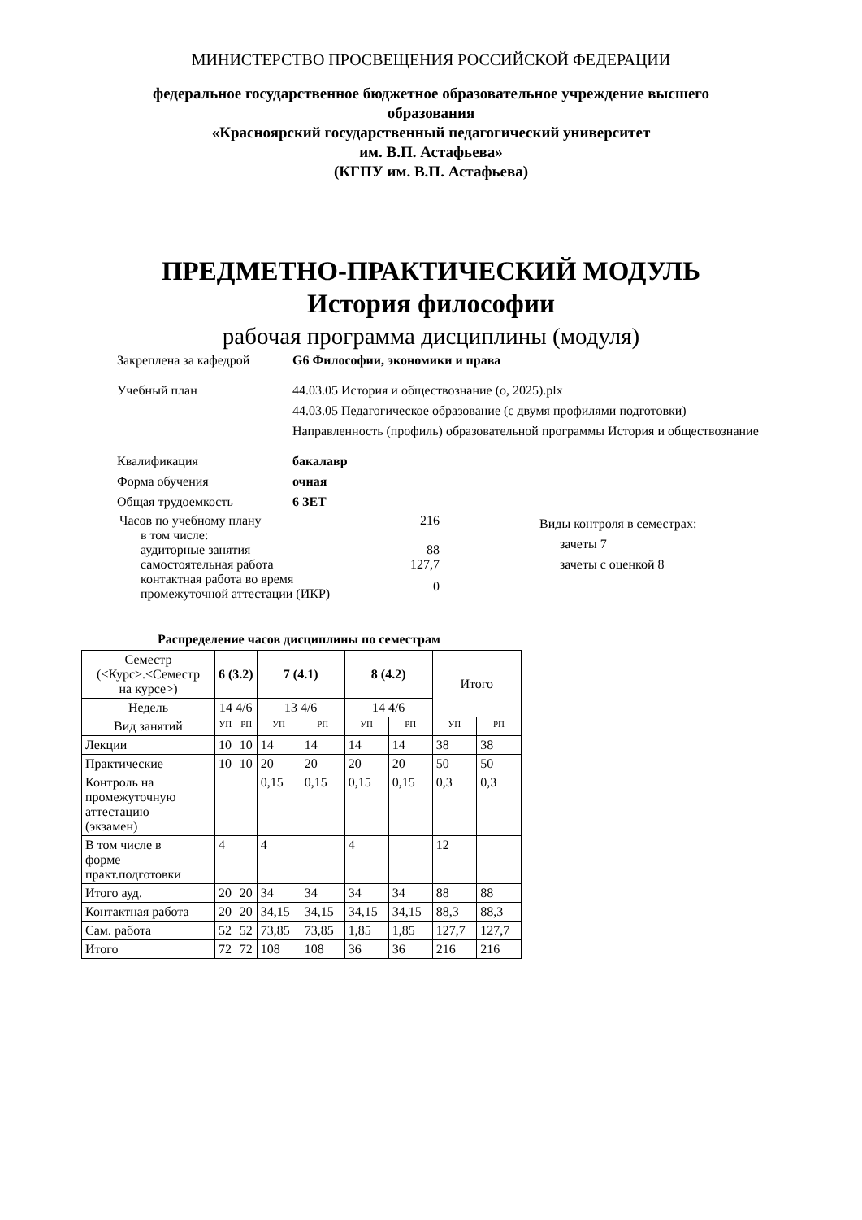МИНИСТЕРСТВО ПРОСВЕЩЕНИЯ РОССИЙСКОЙ ФЕДЕРАЦИИ
федеральное государственное бюджетное образовательное учреждение высшего
образования
«Красноярский государственный педагогический университет
им. В.П. Астафьева»
(КГПУ им. В.П. Астафьева)
ПРЕДМЕТНО-ПРАКТИЧЕСКИЙ МОДУЛЬ
История философии
рабочая программа дисциплины (модуля)
Закреплена за кафедрой G6 Философии, экономики и права
Учебный план 44.03.05 История и обществознание (о, 2025).plx
44.03.05 Педагогическое образование (с двумя профилями подготовки)
Направленность (профиль) образовательной программы История и обществознание
Квалификация бакалавр
Форма обучения очная
Общая трудоемкость 6 ЗЕТ
| Часов по учебному плану | | 216 |
| | в том числе: | |
| | аудиторные занятия | 88 |
| | самостоятельная работа | 127,7 |
| | контактная работа во время промежуточной аттестации (ИКР) | 0 |
Виды контроля в семестрах:
зачеты 7
зачеты с оценкой 8
Распределение часов дисциплины по семестрам
| Семестр (<Курс>.<Семестр на курсе>) | 6 (3.2) | | 7 (4.1) | | 8 (4.2) | | Итого | |
| --- | --- | --- | --- | --- | --- | --- | --- | --- |
| Недель | 14 4/6 | | 13 4/6 | | 14 4/6 | | | |
| Вид занятий | УП | РП | УП | РП | УП | РП | УП | РП |
| Лекции | 10 | 10 | 14 | 14 | 14 | 14 | 38 | 38 |
| Практические | 10 | 10 | 20 | 20 | 20 | 20 | 50 | 50 |
| Контроль на промежуточную аттестацию (экзамен) | | | 0,15 | 0,15 | 0,15 | 0,15 | 0,3 | 0,3 |
| В том числе в форме практ.подготовки | 4 | | 4 | | 4 | | 12 | |
| Итого ауд. | 20 | 20 | 34 | 34 | 34 | 34 | 88 | 88 |
| Контактная работа | 20 | 20 | 34,15 | 34,15 | 34,15 | 34,15 | 88,3 | 88,3 |
| Сам. работа | 52 | 52 | 73,85 | 73,85 | 1,85 | 1,85 | 127,7 | 127,7 |
| Итого | 72 | 72 | 108 | 108 | 36 | 36 | 216 | 216 |